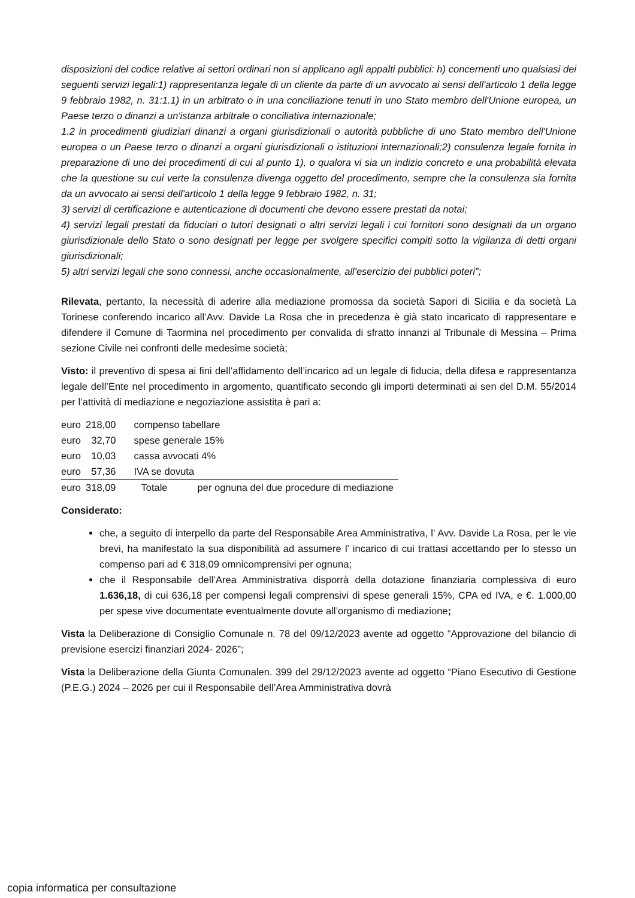disposizioni del codice relative ai settori ordinari non si applicano agli appalti pubblici: h) concernenti uno qualsiasi dei seguenti servizi legali:1) rappresentanza legale di un cliente da parte di un avvocato ai sensi dell'articolo 1 della legge 9 febbraio 1982, n. 31:1.1) in un arbitrato o in una conciliazione tenuti in uno Stato membro dell'Unione europea, un Paese terzo o dinanzi a un'istanza arbitrale o conciliativa internazionale;
1.2 in procedimenti giudiziari dinanzi a organi giurisdizionali o autorità pubbliche di uno Stato membro dell'Unione europea o un Paese terzo o dinanzi a organi giurisdizionali o istituzioni internazionali;2) consulenza legale fornita in preparazione di uno dei procedimenti di cui al punto 1), o qualora vi sia un indizio concreto e una probabilità elevata che la questione su cui verte la consulenza divenga oggetto del procedimento, sempre che la consulenza sia fornita da un avvocato ai sensi dell'articolo 1 della legge 9 febbraio 1982, n. 31;
3) servizi di certificazione e autenticazione di documenti che devono essere prestati da notai;
4) servizi legali prestati da fiduciari o tutori designati o altri servizi legali i cui fornitori sono designati da un organo giurisdizionale dello Stato o sono designati per legge per svolgere specifici compiti sotto la vigilanza di detti organi giurisdizionali;
5) altri servizi legali che sono connessi, anche occasionalmente, all'esercizio dei pubblici poteri”;
Rilevata, pertanto, la necessità di aderire alla mediazione promossa da società Sapori di Sicilia e da società La Torinese conferendo incarico all’Avv. Davide La Rosa che in precedenza è già stato incaricato di rappresentare e difendere il Comune di Taormina nel procedimento per convalida di sfratto innanzi al Tribunale di Messina – Prima sezione Civile nei confronti delle medesime società;
Visto: il preventivo di spesa ai fini dell’affidamento dell’incarico ad un legale di fiducia, della difesa e rappresentanza legale dell’Ente nel procedimento in argomento, quantificato secondo gli importi determinati ai sen del D.M. 55/2014 per l’attività di mediazione e negoziazione assistita è pari a:
| euro | 218,00 | compenso tabellare | |
| euro | 32,70 | spese generale 15% | |
| euro | 10,03 | cassa avvocati 4% | |
| euro | 57,36 | IVA se dovuta | |
| euro | 318,09 | Totale | per ognuna del due procedure di mediazione |
Considerato:
che, a seguito di interpello da parte del Responsabile Area Amministrativa, l’ Avv. Davide La Rosa, per le vie brevi, ha manifestato la sua disponibilità ad assumere l’ incarico di cui trattasi accettando per lo stesso un compenso pari ad € 318,09 omnicomprensivi per ognuna;
che il Responsabile dell’Area Amministrativa disporrà della dotazione finanziaria complessiva di euro 1.636,18, di cui 636,18 per compensi legali comprensivi di spese generali 15%, CPA ed IVA, e €. 1.000,00 per spese vive documentate eventualmente dovute all’organismo di mediazione;
Vista la Deliberazione di Consiglio Comunale n. 78 del 09/12/2023 avente ad oggetto “Approvazione del bilancio di previsione esercizi finanziari 2024- 2026”;
Vista la Deliberazione della Giunta Comunalen. 399 del 29/12/2023 avente ad oggetto “Piano Esecutivo di Gestione (P.E.G.) 2024 – 2026 per cui il Responsabile dell’Area Amministrativa dovrà
copia informatica per consultazione